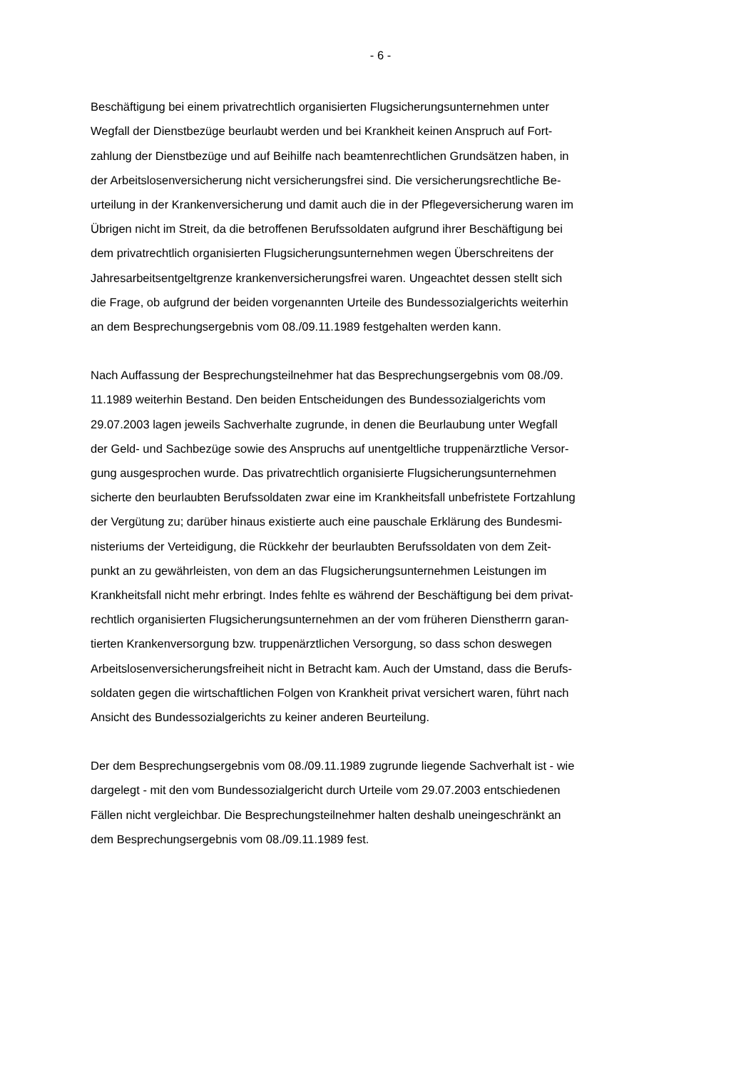- 6 -
Beschäftigung bei einem privatrechtlich organisierten Flugsicherungsunternehmen unter
Wegfall der Dienstbezüge beurlaubt werden und bei Krankheit keinen Anspruch auf Fort-
zahlung der Dienstbezüge und auf Beihilfe nach beamtenrechtlichen Grundsätzen haben, in
der Arbeitslosenversicherung nicht versicherungsfrei sind. Die versicherungsrechtliche Be-
urteilung in der Krankenversicherung und damit auch die in der Pflegeversicherung waren im
Übrigen nicht im Streit, da die betroffenen Berufssoldaten aufgrund ihrer Beschäftigung bei
dem privatrechtlich organisierten Flugsicherungsunternehmen wegen Überschreitens der
Jahresarbeitsentgeltgrenze krankenversicherungsfrei waren. Ungeachtet dessen stellt sich
die Frage, ob aufgrund der beiden vorgenannten Urteile des Bundessozialgerichts weiterhin
an dem Besprechungsergebnis vom 08./09.11.1989 festgehalten werden kann.
Nach Auffassung der Besprechungsteilnehmer hat das Besprechungsergebnis vom 08./09.
11.1989 weiterhin Bestand. Den beiden Entscheidungen des Bundessozialgerichts vom
29.07.2003 lagen jeweils Sachverhalte zugrunde, in denen die Beurlaubung unter Wegfall
der Geld- und Sachbezüge sowie des Anspruchs auf unentgeltliche truppenärztliche Versor-
gung ausgesprochen wurde. Das privatrechtlich organisierte Flugsicherungsunternehmen
sicherte den beurlaubten Berufssoldaten zwar eine im Krankheitsfall unbefristete Fortzahlung
der Vergütung zu; darüber hinaus existierte auch eine pauschale Erklärung des Bundesmi-
nisteriums der Verteidigung, die Rückkehr der beurlaubten Berufssoldaten von dem Zeit-
punkt an zu gewährleisten, von dem an das Flugsicherungsunternehmen Leistungen im
Krankheitsfall nicht mehr erbringt. Indes fehlte es während der Beschäftigung bei dem privat-
rechtlich organisierten Flugsicherungsunternehmen an der vom früheren Dienstherrn garan-
tierten Krankenversorgung bzw. truppenärztlichen Versorgung, so dass schon deswegen
Arbeitslosenversicherungsfreiheit nicht in Betracht kam. Auch der Umstand, dass die Berufs-
soldaten gegen die wirtschaftlichen Folgen von Krankheit privat versichert waren, führt nach
Ansicht des Bundessozialgerichts zu keiner anderen Beurteilung.
Der dem Besprechungsergebnis vom 08./09.11.1989 zugrunde liegende Sachverhalt ist - wie
dargelegt - mit den vom Bundessozialgericht durch Urteile vom 29.07.2003 entschiedenen
Fällen nicht vergleichbar. Die Besprechungsteilnehmer halten deshalb uneingeschränkt an
dem Besprechungsergebnis vom 08./09.11.1989 fest.